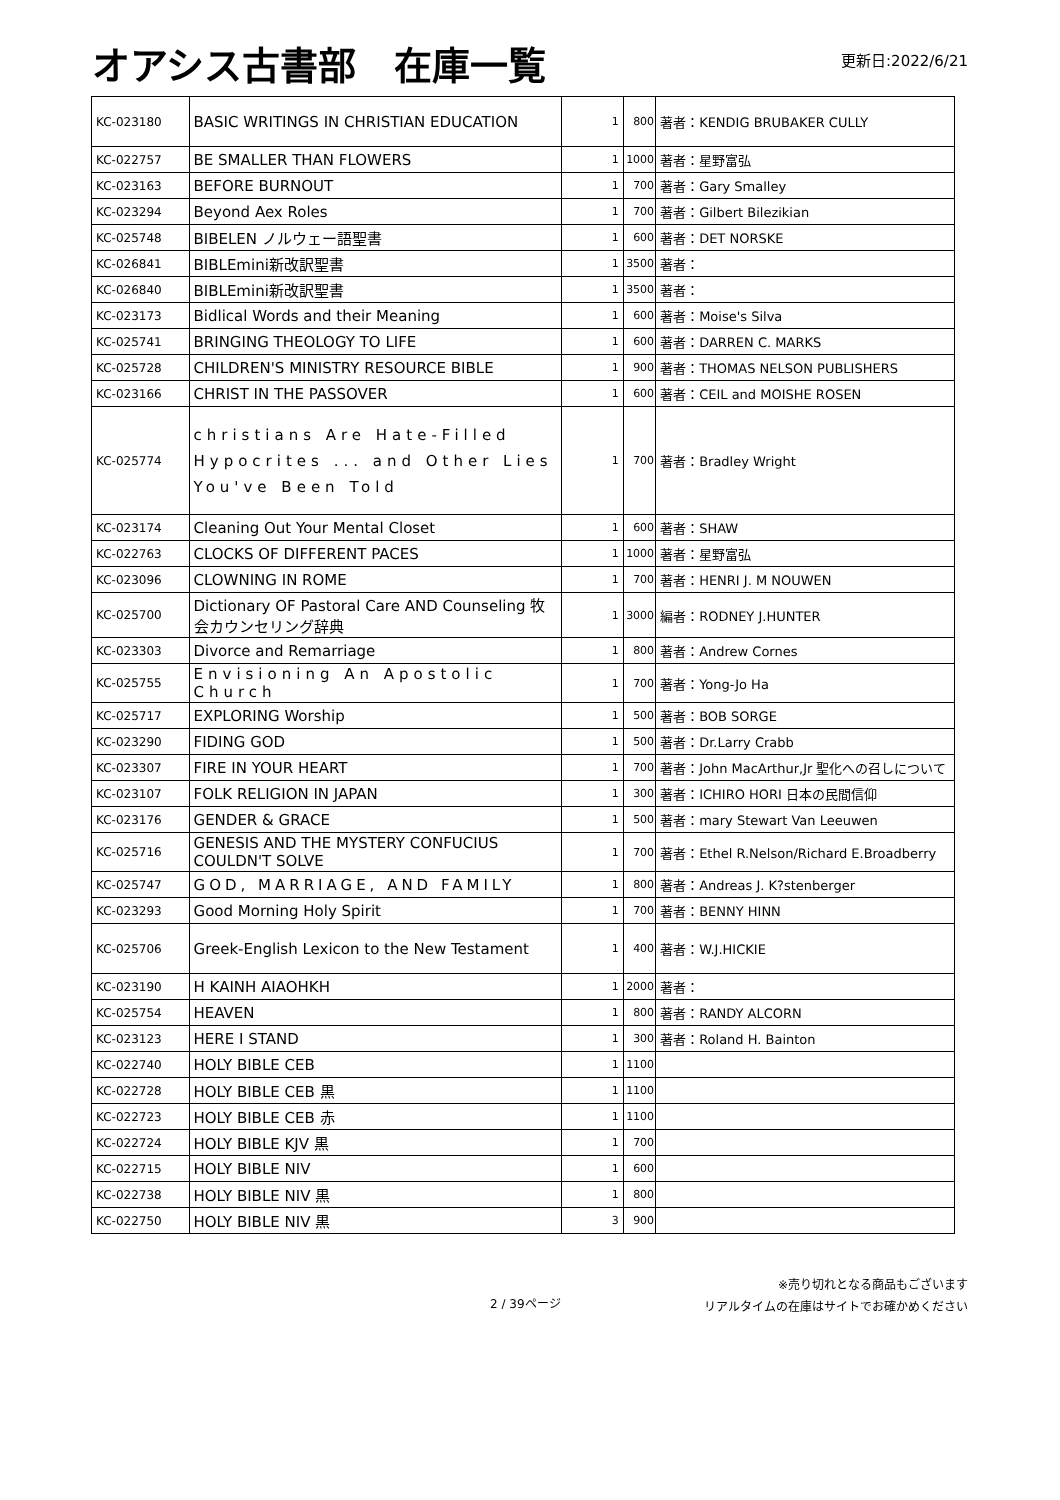オアシス古書部　在庫一覧
更新日:2022/6/21
| KC-023180 | BASIC WRITINGS IN CHRISTIAN EDUCATION | 1 | 800 | 著者：KENDIG BRUBAKER CULLY |
| KC-022757 | BE SMALLER THAN FLOWERS | 1 | 1000 | 著者：星野富弘 |
| KC-023163 | BEFORE BURNOUT | 1 | 700 | 著者：Gary Smalley |
| KC-023294 | Beyond Aex Roles | 1 | 700 | 著者：Gilbert Bilezikian |
| KC-025748 | BIBELEN ノルウェー語聖書 | 1 | 600 | 著者：DET NORSKE |
| KC-026841 | BIBLEmini新改訳聖書 | 1 | 3500 | 著者： |
| KC-026840 | BIBLEmini新改訳聖書 | 1 | 3500 | 著者： |
| KC-023173 | Bidlical Words and their Meaning | 1 | 600 | 著者：Moise's Silva |
| KC-025741 | BRINGING THEOLOGY TO LIFE | 1 | 600 | 著者：DARREN C. MARKS |
| KC-025728 | CHILDREN'S MINISTRY RESOURCE BIBLE | 1 | 900 | 著者：THOMAS NELSON PUBLISHERS |
| KC-023166 | CHRIST IN THE PASSOVER | 1 | 600 | 著者：CEIL and MOISHE ROSEN |
| KC-025774 | christians Are Hate-Filled Hypocrites ... and Other Lies You've Been Told | 1 | 700 | 著者：Bradley Wright |
| KC-023174 | Cleaning Out Your Mental Closet | 1 | 600 | 著者：SHAW |
| KC-022763 | CLOCKS OF DIFFERENT PACES | 1 | 1000 | 著者：星野富弘 |
| KC-023096 | CLOWNING IN ROME | 1 | 700 | 著者：HENRI J. M NOUWEN |
| KC-025700 | Dictionary OF Pastoral Care AND Counseling 牧会カウンセリング辞典 | 1 | 3000 | 編者：RODNEY J.HUNTER |
| KC-023303 | Divorce and Remarriage | 1 | 800 | 著者：Andrew Cornes |
| KC-025755 | Envisioning An Apostolic Church | 1 | 700 | 著者：Yong-Jo Ha |
| KC-025717 | EXPLORING Worship | 1 | 500 | 著者：BOB SORGE |
| KC-023290 | FIDING GOD | 1 | 500 | 著者：Dr.Larry Crabb |
| KC-023307 | FIRE IN YOUR HEART | 1 | 700 | 著者：John MacArthur,Jr 聖化への召しについて |
| KC-023107 | FOLK RELIGION IN JAPAN | 1 | 300 | 著者：ICHIRO HORI 日本の民間信仰 |
| KC-023176 | GENDER & GRACE | 1 | 500 | 著者：mary Stewart Van Leeuwen |
| KC-025716 | GENESIS AND THE MYSTERY CONFUCIUS COULDN'T SOLVE | 1 | 700 | 著者：Ethel R.Nelson/Richard E.Broadberry |
| KC-025747 | GOD, MARRIAGE, AND FAMILY | 1 | 800 | 著者：Andreas J. K?stenberger |
| KC-023293 | Good Morning Holy Spirit | 1 | 700 | 著者：BENNY HINN |
| KC-025706 | Greek-English Lexicon to the New Testament | 1 | 400 | 著者：W.J.HICKIE |
| KC-023190 | H KAINH AIAOHKH | 1 | 2000 | 著者： |
| KC-025754 | HEAVEN | 1 | 800 | 著者：RANDY ALCORN |
| KC-023123 | HERE I STAND | 1 | 300 | 著者：Roland H. Bainton |
| KC-022740 | HOLY BIBLE CEB | 1 | 1100 | |
| KC-022728 | HOLY BIBLE CEB 黒 | 1 | 1100 | |
| KC-022723 | HOLY BIBLE CEB 赤 | 1 | 1100 | |
| KC-022724 | HOLY BIBLE KJV 黒 | 1 | 700 | |
| KC-022715 | HOLY BIBLE NIV | 1 | 600 | |
| KC-022738 | HOLY BIBLE NIV 黒 | 1 | 800 | |
| KC-022750 | HOLY BIBLE NIV 黒 | 3 | 900 | |
2 / 39ページ
※売り切れとなる商品もございます
リアルタイムの在庫はサイトでお確かめください